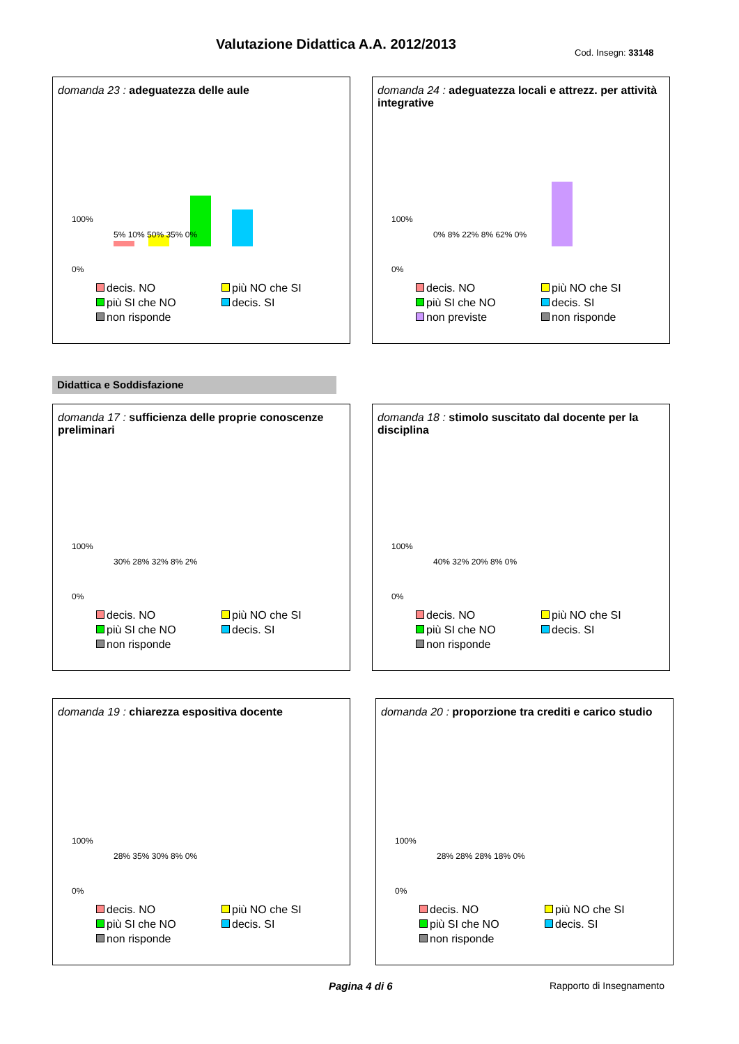Valutazione Didattica A.A. 2012/2013
Cod. Insegn: 33148
domanda 23 : adeguatezza delle aule
100%
0%
5% 10% 50% 35% 0%
decis. NO più NO che SI più SI che NO decis. SI non risponde
domanda 24 : adeguatezza locali e attrezz. per attività integrative
100%
0%
0% 8% 22% 8% 62% 0%
decis. NO più NO che SI più SI che NO decis. SI non previste non risponde
Didattica e Soddisfazione
domanda 17 : sufficienza delle proprie conoscenze preliminari
100%
0%
30% 28% 32% 8% 2%
decis. NO più NO che SI più SI che NO decis. SI non risponde
domanda 18 : stimolo suscitato dal docente per la disciplina
100%
0%
40% 32% 20% 8% 0%
decis. NO più NO che SI più SI che NO decis. SI non risponde
domanda 19 : chiarezza espositiva docente
100%
0%
28% 35% 30% 8% 0%
decis. NO più NO che SI più SI che NO decis. SI non risponde
domanda 20 : proporzione tra crediti e carico studio
100%
0%
28% 28% 28% 18% 0%
decis. NO più NO che SI più SI che NO decis. SI non risponde
Pagina 4 di 6 Rapporto di Insegnamento